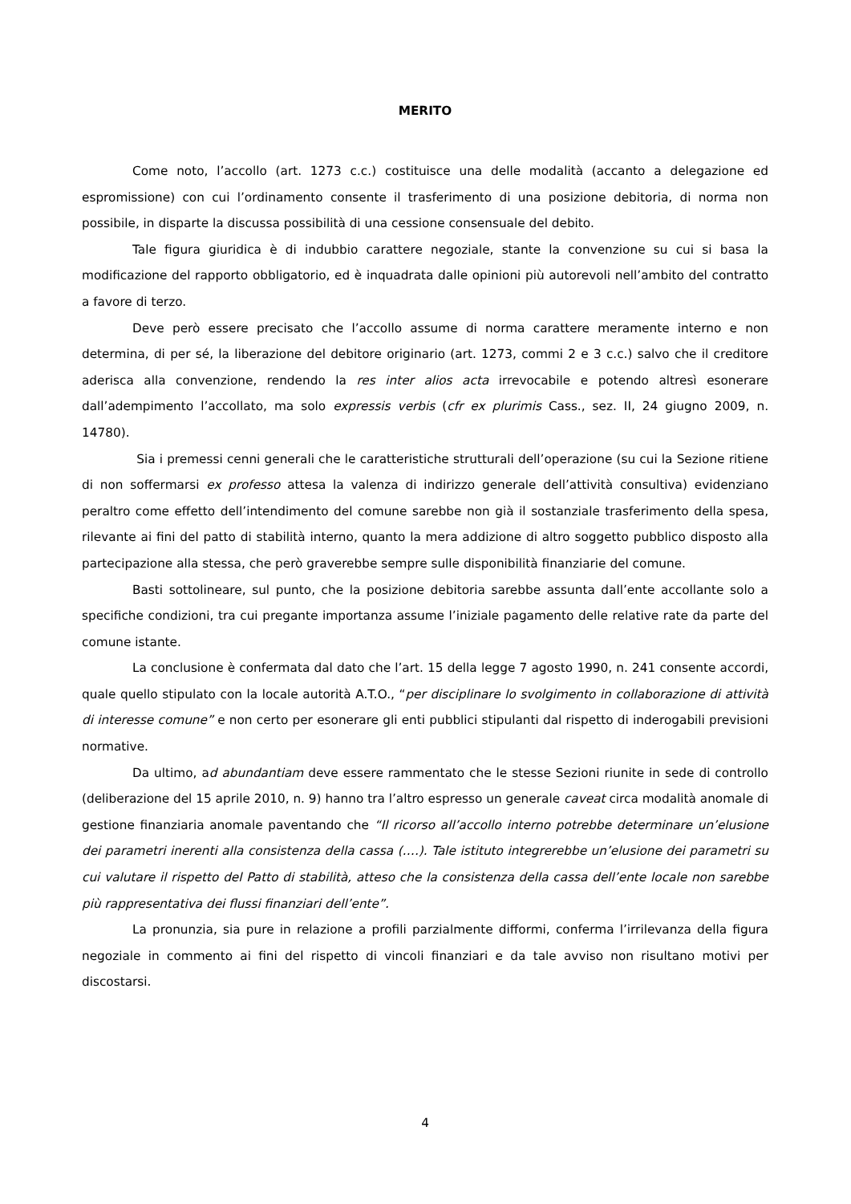MERITO
Come noto, l’accollo (art. 1273 c.c.) costituisce una delle modalità (accanto a delegazione ed espromissione) con cui l’ordinamento consente il trasferimento di una posizione debitoria, di norma non possibile, in disparte la discussa possibilità di una cessione consensuale del debito.
Tale figura giuridica è di indubbio carattere negoziale, stante la convenzione su cui si basa la modificazione del rapporto obbligatorio, ed è inquadrata dalle opinioni più autorevoli nell’ambito del contratto a favore di terzo.
Deve però essere precisato che l’accollo assume di norma carattere meramente interno e non determina, di per sé, la liberazione del debitore originario (art. 1273, commi 2 e 3 c.c.) salvo che il creditore aderisca alla convenzione, rendendo la res inter alios acta irrevocabile e potendo altresì esonerare dall’adempimento l’accollato, ma solo expressis verbis (cfr ex plurimis Cass., sez. II, 24 giugno 2009, n. 14780).
Sia i premessi cenni generali che le caratteristiche strutturali dell’operazione (su cui la Sezione ritiene di non soffermarsi ex professo attesa la valenza di indirizzo generale dell’attività consultiva) evidenziano peraltro come effetto dell’intendimento del comune sarebbe non già il sostanziale trasferimento della spesa, rilevante ai fini del patto di stabilità interno, quanto la mera addizione di altro soggetto pubblico disposto alla partecipazione alla stessa, che però graverebbe sempre sulle disponibilità finanziarie del comune.
Basti sottolineare, sul punto, che la posizione debitoria sarebbe assunta dall’ente accollante solo a specifiche condizioni, tra cui pregante importanza assume l’iniziale pagamento delle relative rate da parte del comune istante.
La conclusione è confermata dal dato che l’art. 15 della legge 7 agosto 1990, n. 241 consente accordi, quale quello stipulato con la locale autorità A.T.O., “per disciplinare lo svolgimento in collaborazione di attività di interesse comune” e non certo per esonerare gli enti pubblici stipulanti dal rispetto di inderogabili previsioni normative.
Da ultimo, ad abundantiam deve essere rammentato che le stesse Sezioni riunite in sede di controllo (deliberazione del 15 aprile 2010, n. 9) hanno tra l’altro espresso un generale caveat circa modalità anomale di gestione finanziaria anomale paventando che “Il ricorso all’accollo interno potrebbe determinare un’elusione dei parametri inerenti alla consistenza della cassa (….). Tale istituto integrerebbe un’elusione dei parametri su cui valutare il rispetto del Patto di stabilità, atteso che la consistenza della cassa dell’ente locale non sarebbe più rappresentativa dei flussi finanziari dell’ente”.
La pronunzia, sia pure in relazione a profili parzialmente difformi, conferma l’irrilevanza della figura negoziale in commento ai fini del rispetto di vincoli finanziari e da tale avviso non risultano motivi per discostarsi.
4